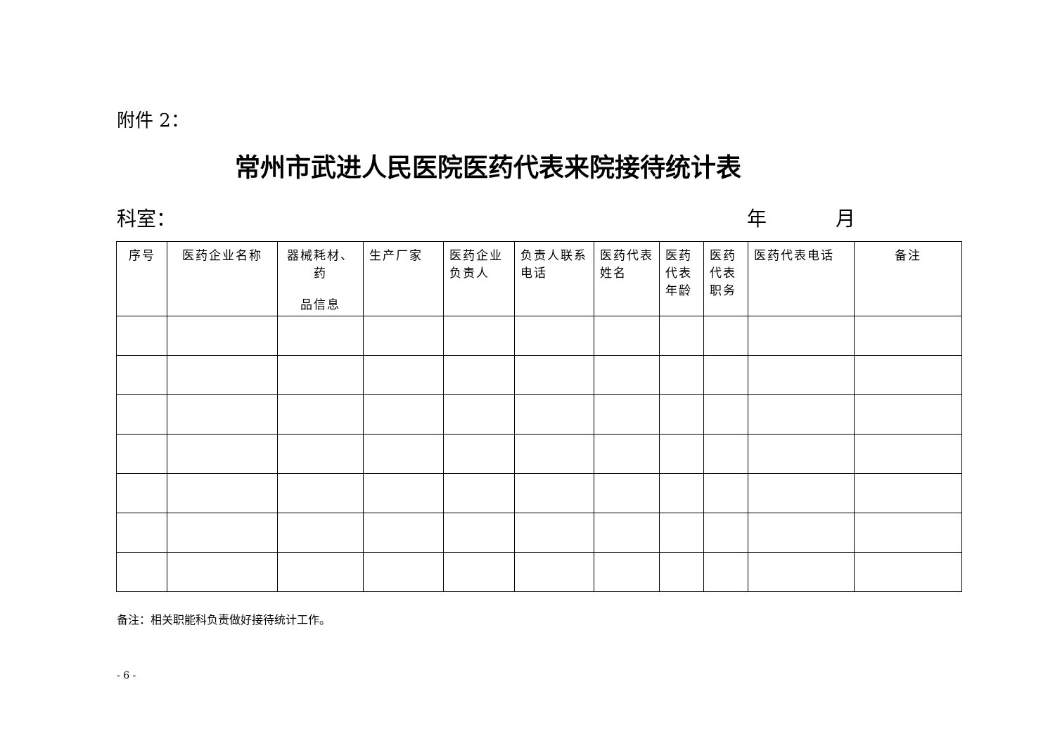附件 2：
常州市武进人民医院医药代表来院接待统计表
科室： 年 月
| 序号 | 医药企业名称 | 器械耗材、药 品信息 | 生产厂家 | 医药企业负责人 | 负责人联系电话 | 医药代表姓名 | 医药代表年龄 | 医药代表职务 | 医药代表电话 | 备注 |
| --- | --- | --- | --- | --- | --- | --- | --- | --- | --- | --- |
备注：相关职能科负责做好接待统计工作。
- 6 -